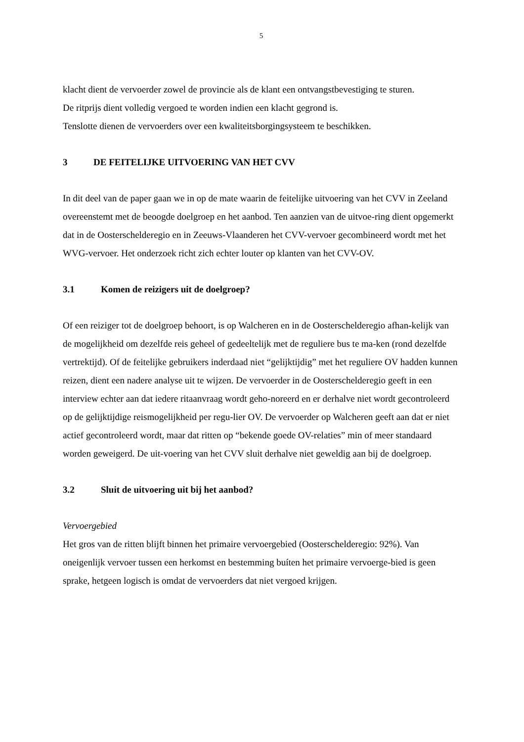5
klacht dient de vervoerder zowel de provincie als de klant een ontvangstbevestiging te sturen.
De ritprijs dient volledig vergoed te worden indien een klacht gegrond is.
Tenslotte dienen de vervoerders over een kwaliteitsborgingsysteem te beschikken.
3 DE FEITELIJKE UITVOERING VAN HET CVV
In dit deel van de paper gaan we in op de mate waarin de feitelijke uitvoering van het CVV in Zeeland overeenstemt met de beoogde doelgroep en het aanbod. Ten aanzien van de uitvoe-ring dient opgemerkt dat in de Oosterschelderegio en in Zeeuws-Vlaanderen het CVV-vervoer gecombineerd wordt met het WVG-vervoer. Het onderzoek richt zich echter louter op klanten van het CVV-OV.
3.1 Komen de reizigers uit de doelgroep?
Of een reiziger tot de doelgroep behoort, is op Walcheren en in de Oosterschelderegio afhan-kelijk van de mogelijkheid om dezelfde reis geheel of gedeeltelijk met de reguliere bus te ma-ken (rond dezelfde vertrektijd). Of de feitelijke gebruikers inderdaad niet “gelijktijdig” met het reguliere OV hadden kunnen reizen, dient een nadere analyse uit te wijzen. De vervoerder in de Oosterschelderegio geeft in een interview echter aan dat iedere ritaanvraag wordt geho-noreerd en er derhalve niet wordt gecontroleerd op de gelijktijdige reismogelijkheid per regu-lier OV. De vervoerder op Walcheren geeft aan dat er niet actief gecontroleerd wordt, maar dat ritten op “bekende goede OV-relaties” min of meer standaard worden geweigerd. De uit-voering van het CVV sluit derhalve niet geweldig aan bij de doelgroep.
3.2 Sluit de uitvoering uit bij het aanbod?
Vervoergebied
Het gros van de ritten blijft binnen het primaire vervoergebied (Oosterschelderegio: 92%). Van oneigenlijk vervoer tussen een herkomst en bestemming buíten het primaire vervoerge-bied is geen sprake, hetgeen logisch is omdat de vervoerders dat niet vergoed krijgen.